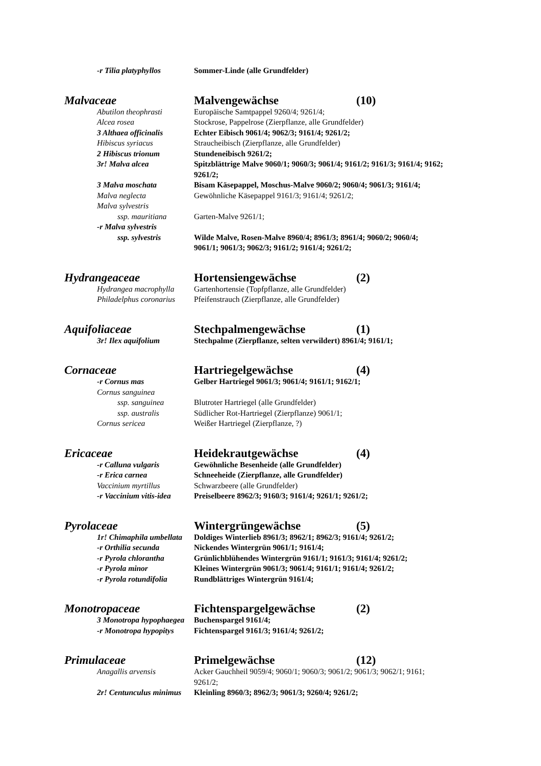-r Tilia platyphyllos Sommer-Linde (alle Grundfelder)
Malvaceae Malvengewächse (10)
Abutilon theophrasti Europäische Samtpappel 9260/4; 9261/4;
Alcea rosea Stockrose, Pappelrose (Zierpflanze, alle Grundfelder)
3 Althaea officinalis Echter Eibisch 9061/4; 9062/3; 9161/4; 9261/2;
Hibiscus syriacus Straucheibisch (Zierpflanze, alle Grundfelder)
2 Hibiscus trionum Stundeneibisch 9261/2;
3r! Malva alcea Spitzblättrige Malve 9060/1; 9060/3; 9061/4; 9161/2; 9161/3; 9161/4; 9162; 9261/2;
3 Malva moschata Bisam Käsepappel, Moschus-Malve 9060/2; 9060/4; 9061/3; 9161/4;
Malva neglecta Gewöhnliche Käsepappel 9161/3; 9161/4; 9261/2;
Malva sylvestris
ssp. mauritiana Garten-Malve 9261/1;
-r Malva sylvestris
ssp. sylvestris Wilde Malve, Rosen-Malve 8960/4; 8961/3; 8961/4; 9060/2; 9060/4; 9061/1; 9061/3; 9062/3; 9161/2; 9161/4; 9261/2;
Hydrangeaceae Hortensiengewächse (2)
Hydrangea macrophylla Gartenhortensie (Topfpflanze, alle Grundfelder)
Philadelphus coronarius Pfeifenstrauch (Zierpflanze, alle Grundfelder)
Aquifoliaceae Stechpalmengewächse (1)
3r! Ilex aquifolium Stechpalme (Zierpflanze, selten verwildert) 8961/4; 9161/1;
Cornaceae Hartriegelgewächse (4)
-r Cornus mas Gelber Hartriegel 9061/3; 9061/4; 9161/1; 9162/1;
Cornus sanguinea
ssp. sanguinea Blutroter Hartriegel (alle Grundfelder)
ssp. australis Südlicher Rot-Hartriegel (Zierpflanze) 9061/1;
Cornus sericea Weißer Hartriegel (Zierpflanze, ?)
Ericaceae Heidekrautgewächse (4)
-r Calluna vulgaris Gewöhnliche Besenheide (alle Grundfelder)
-r Erica carnea Schneeheide (Zierpflanze, alle Grundfelder)
Vaccinium myrtillus Schwarzbeere (alle Grundfelder)
-r Vaccinium vitis-idea Preiselbeere 8962/3; 9160/3; 9161/4; 9261/1; 9261/2;
Pyrolaceae Wintergrüngewächse (5)
1r! Chimaphila umbellata Doldiges Winterlieb 8961/3; 8962/1; 8962/3; 9161/4; 9261/2;
-r Orthilia secunda Nickendes Wintergrün 9061/1; 9161/4;
-r Pyrola chlorantha Grünlichblühendes Wintergrün 9161/1; 9161/3; 9161/4; 9261/2;
-r Pyrola minor Kleines Wintergrün 9061/3; 9061/4; 9161/1; 9161/4; 9261/2;
-r Pyrola rotundifolia Rundblättriges Wintergrün 9161/4;
Monotropaceae Fichtenspargelgewächse (2)
3 Monotropa hypophaegea Buchenspargel 9161/4;
-r Monotropa hypopitys Fichtenspargel 9161/3; 9161/4; 9261/2;
Primulaceae Primelgewächse (12)
Anagallis arvensis Acker Gauchheil 9059/4; 9060/1; 9060/3; 9061/2; 9061/3; 9062/1; 9161; 9261/2;
2r! Centunculus minimus Kleinling 8960/3; 8962/3; 9061/3; 9260/4; 9261/2;